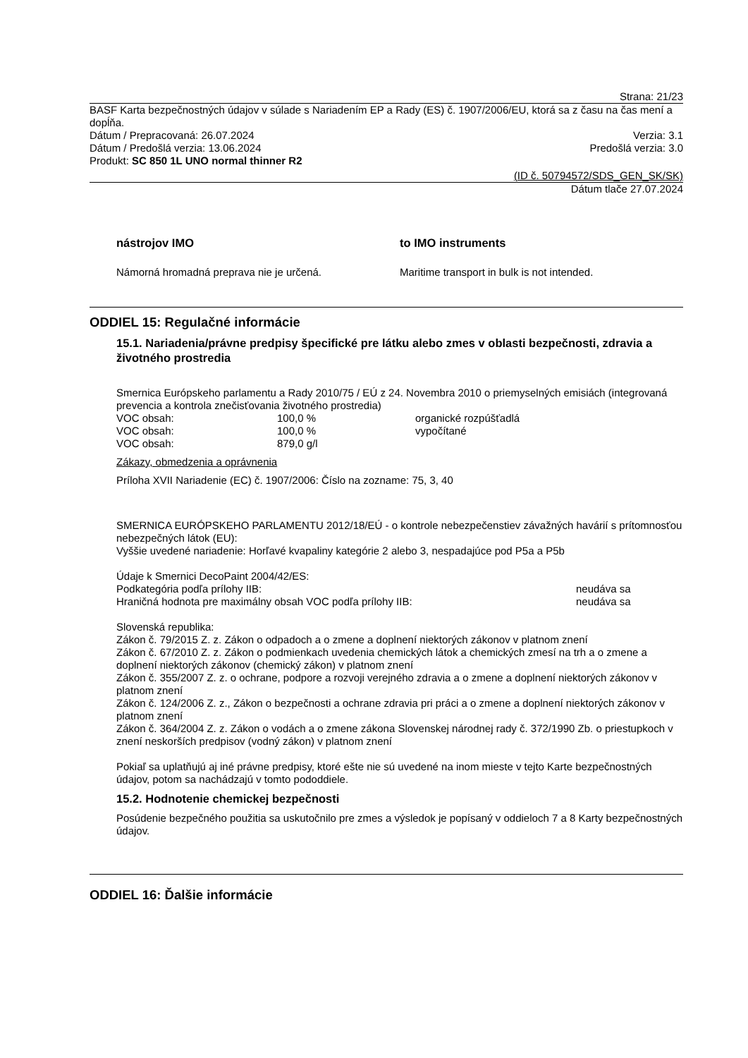Strana: 21/23
BASF Karta bezpečnostných údajov v súlade s Nariadením EP a Rady (ES) č. 1907/2006/EU, ktorá sa z času na čas mení a dopĺňa.
Dátum / Prepracovaná: 26.07.2024 Verzia: 3.1
Dátum / Predošlá verzia: 13.06.2024 Predošlá verzia: 3.0
Produkt: SC 850 1L UNO normal thinner R2
(ID č. 50794572/SDS_GEN_SK/SK)
Dátum tlače 27.07.2024
nástrojov IMO to IMO instruments
Námorná hromadná preprava nie je určená. Maritime transport in bulk is not intended.
ODDIEL 15: Regulačné informácie
15.1. Nariadenia/právne predpisy špecifické pre látku alebo zmes v oblasti bezpečnosti, zdravia a životného prostredia
Smernica Európskeho parlamentu a Rady 2010/75 / EÚ z 24. Novembra 2010 o priemyselných emisiách (integrovaná prevencia a kontrola znečisťovania životného prostredia)
| VOC obsah: | 100,0 % | organické rozpúšťadlá |
| VOC obsah: | 100,0 % | vypočítané |
| VOC obsah: | 879,0 g/l | |
Zákazy, obmedzenia a oprávnenia
Príloha XVII Nariadenie (EC) č. 1907/2006: Číslo na zozname: 75, 3, 40
SMERNICA EURÓPSKEHO PARLAMENTU 2012/18/EÚ - o kontrole nebezpečenstiev závažných havárií s prítomnosťou nebezpečných látok (EU):
Vyššie uvedené nariadenie: Horľavé kvapaliny kategórie 2 alebo 3, nespadajúce pod P5a a P5b
Údaje k Smernici DecoPaint 2004/42/ES:
| Podkategória podľa prílohy IIB: | neudáva sa |
| Hraničná hodnota pre maximálny obsah VOC podľa prílohy IIB: | neudáva sa |
Slovenská republika:
Zákon č. 79/2015 Z. z. Zákon o odpadoch a o zmene a doplnení niektorých zákonov v platnom znení
Zákon č. 67/2010 Z. z. Zákon o podmienkach uvedenia chemických látok a chemických zmesí na trh a o zmene a doplnení niektorých zákonov (chemický zákon) v platnom znení
Zákon č. 355/2007 Z. z. o ochrane, podpore a rozvoji verejného zdravia a o zmene a doplnení niektorých zákonov v platnom znení
Zákon č. 124/2006 Z. z., Zákon o bezpečnosti a ochrane zdravia pri práci a o zmene a doplnení niektorých zákonov v platnom znení
Zákon č. 364/2004 Z. z. Zákon o vodách a o zmene zákona Slovenskej národnej rady č. 372/1990 Zb. o priestupkoch v znení neskorších predpisov (vodný zákon) v platnom znení
Pokiaľ sa uplatňujú aj iné právne predpisy, ktoré ešte nie sú uvedené na inom mieste v tejto Karte bezpečnostných údajov, potom sa nachádzajú v tomto pododdiele.
15.2. Hodnotenie chemickej bezpečnosti
Posúdenie bezpečného použitia sa uskutočnilo pre zmes a výsledok je popísaný v oddieloch 7 a 8 Karty bezpečnostných údajov.
ODDIEL 16: Ďalšie informácie